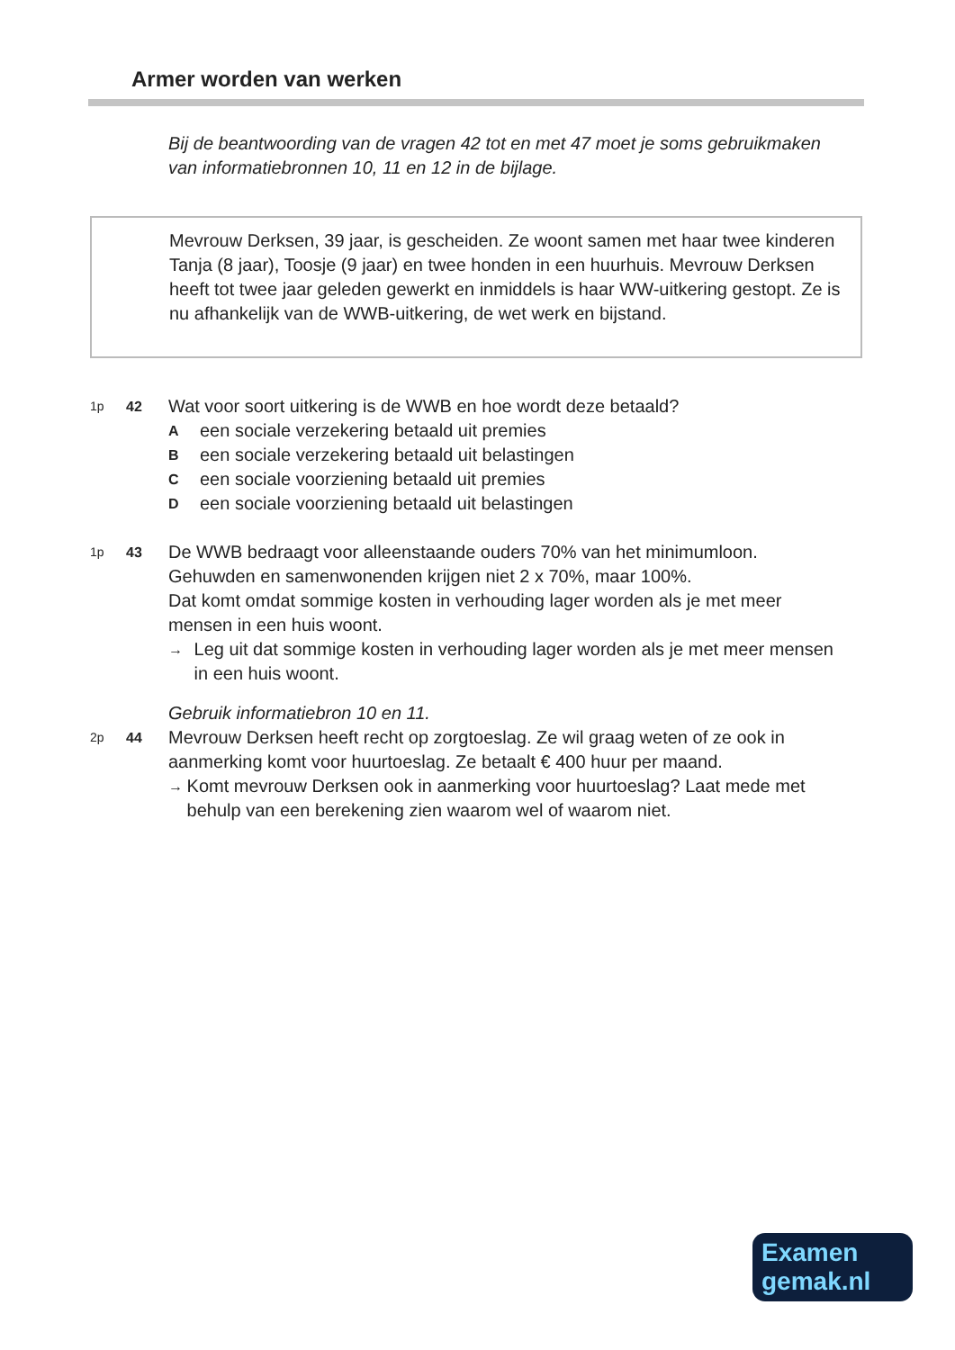Armer worden van werken
Bij de beantwoording van de vragen 42 tot en met 47 moet je soms gebruikmaken van informatiebronnen 10, 11 en 12 in de bijlage.
Mevrouw Derksen, 39 jaar, is gescheiden. Ze woont samen met haar twee kinderen Tanja (8 jaar), Toosje (9 jaar) en twee honden in een huurhuis. Mevrouw Derksen heeft tot twee jaar geleden gewerkt en inmiddels is haar WW-uitkering gestopt. Ze is nu afhankelijk van de WWB-uitkering, de wet werk en bijstand.
1p 42
Wat voor soort uitkering is de WWB en hoe wordt deze betaald?
Aeen sociale verzekering betaald uit premies
Been sociale verzekering betaald uit belastingen
Ceen sociale voorziening betaald uit premies
Deen sociale voorziening betaald uit belastingen
1p 43
De WWB bedraagt voor alleenstaande ouders 70% van het minimumloon. Gehuwden en samenwonenden krijgen niet 2 x 70%, maar 100%.
Dat komt omdat sommige kosten in verhouding lager worden als je met meer mensen in een huis woont.
→ Leg uit dat sommige kosten in verhouding lager worden als je met meer mensen in een huis woont.
Gebruik informatiebron 10 en 11.
2p 44
Mevrouw Derksen heeft recht op zorgtoeslag. Ze wil graag weten of ze ook in aanmerking komt voor huurtoeslag. Ze betaalt € 400 huur per maand.
→ Komt mevrouw Derksen ook in aanmerking voor huurtoeslag? Laat mede met behulp van een berekening zien waarom wel of waarom niet.
Examen
gemak.nl